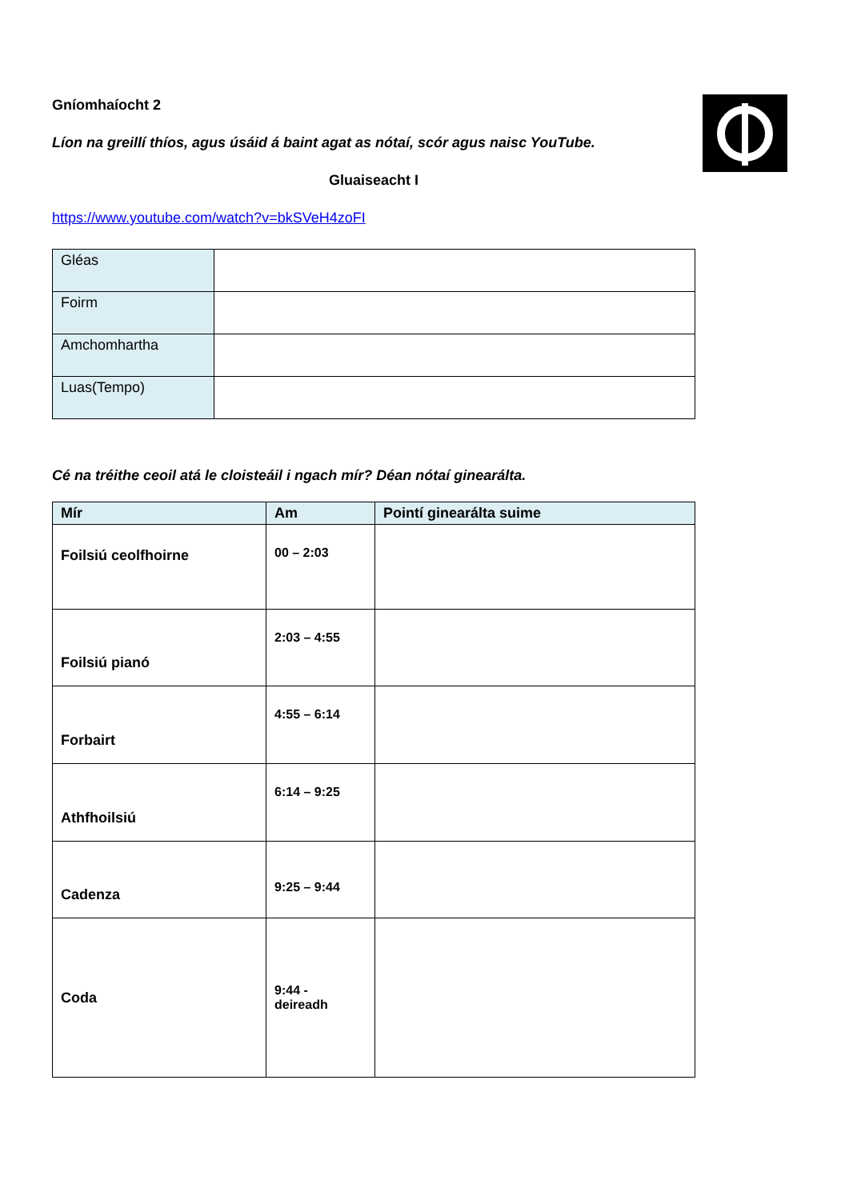Gníomhaíocht 2
Líon na greillí thíos, agus úsáid á baint agat as nótaí, scór agus naisc YouTube.
Gluaiseacht I
https://www.youtube.com/watch?v=bkSVeH4zoFI
| Gléas | |
| Foirm | |
| Amchomhartha | |
| Luas(Tempo) | |
Cé na tréithe ceoil atá le cloisteáil i ngach mír? Déan nótaí ginearálta.
| Mír | Am | Pointí ginearálta suime |
| --- | --- | --- |
| Foilsiú ceolfhoirne | 00 – 2:03 | |
| Foilsiú pianó | 2:03 – 4:55 | |
| Forbairt | 4:55 – 6:14 | |
| Athfhoilsiú | 6:14 – 9:25 | |
| Cadenza | 9:25 – 9:44 | |
| Coda | 9:44 - deireadh | |